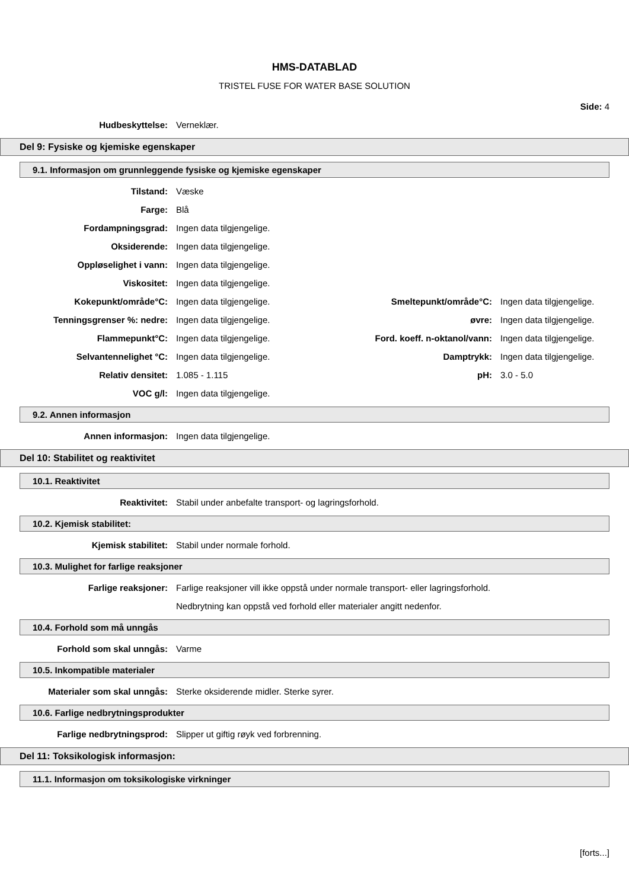HMS-DATABLAD
TRISTEL FUSE FOR WATER BASE SOLUTION
Side: 4
Hudbeskyttelse: Verneklær.
Del 9: Fysiske og kjemiske egenskaper
9.1. Informasjon om grunnleggende fysiske og kjemiske egenskaper
Tilstand: Væske
Farge: Blå
Fordampningsgrad: Ingen data tilgjengelige.
Oksiderende: Ingen data tilgjengelige.
Oppløselighet i vann: Ingen data tilgjengelige.
Viskositet: Ingen data tilgjengelige.
Kokepunkt/område°C: Ingen data tilgjengelige. Smeltepunkt/område°C: Ingen data tilgjengelige.
Tenningsgrenser %: nedre: Ingen data tilgjengelige. øvre: Ingen data tilgjengelige.
Flammepunkt°C: Ingen data tilgjengelige. Ford. koeff. n-oktanol/vann:
Ingen data tilgjengelige.
Selvantennelighet °C: Ingen data tilgjengelige. Damptrykk: Ingen data tilgjengelige.
Relativ densitet: 1.085 - 1.115 pH: 3.0 - 5.0
VOC g/l: Ingen data tilgjengelige.
9.2. Annen informasjon
Annen informasjon: Ingen data tilgjengelige.
Del 10: Stabilitet og reaktivitet
10.1. Reaktivitet
Reaktivitet: Stabil under anbefalte transport- og lagringsforhold.
10.2. Kjemisk stabilitet:
Kjemisk stabilitet: Stabil under normale forhold.
10.3. Mulighet for farlige reaksjoner
Farlige reaksjoner: Farlige reaksjoner vill ikke oppstå under normale transport- eller lagringsforhold.
Nedbrytning kan oppstå ved forhold eller materialer angitt nedenfor.
10.4. Forhold som må unngås
Forhold som skal unngås: Varme
10.5. Inkompatible materialer
Materialer som skal unngås: Sterke oksiderende midler. Sterke syrer.
10.6. Farlige nedbrytningsprodukter
Farlige nedbrytningsprod: Slipper ut giftig røyk ved forbrenning.
Del 11: Toksikologisk informasjon:
11.1. Informasjon om toksikologiske virkninger
[forts...]